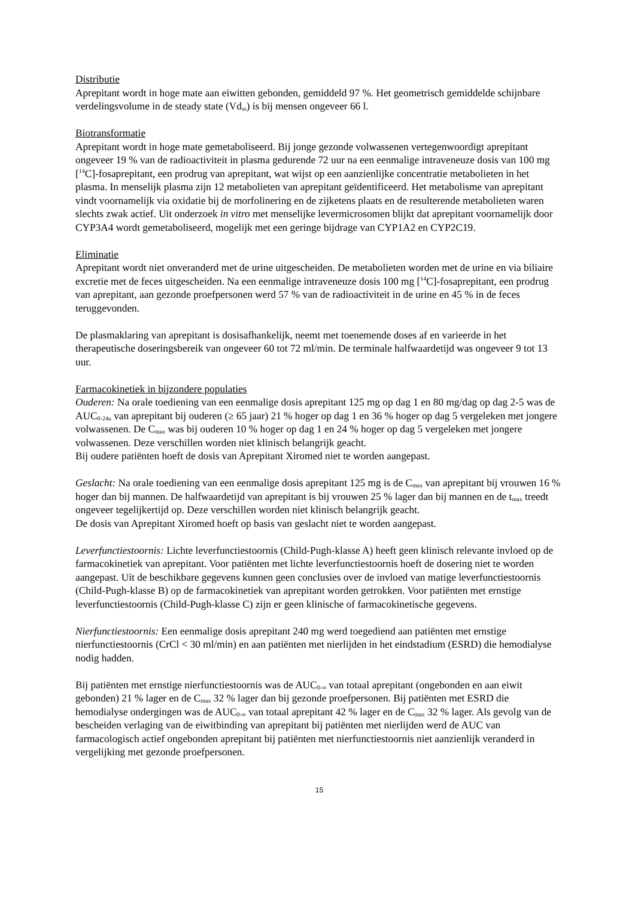Distributie
Aprepitant wordt in hoge mate aan eiwitten gebonden, gemiddeld 97 %. Het geometrisch gemiddelde schijnbare verdelingsvolume in de steady state (Vd<sub>ss</sub>) is bij mensen ongeveer 66 l.
Biotransformatie
Aprepitant wordt in hoge mate gemetaboliseerd. Bij jonge gezonde volwassenen vertegenwoordigt aprepitant ongeveer 19 % van de radioactiviteit in plasma gedurende 72 uur na een eenmalige intraveneuze dosis van 100 mg [<sup>14</sup>C]-fosaprepitant, een prodrug van aprepitant, wat wijst op een aanzienlijke concentratie metabolieten in het plasma. In menselijk plasma zijn 12 metabolieten van aprepitant geïdentificeerd. Het metabolisme van aprepitant vindt voornamelijk via oxidatie bij de morfolinering en de zijketens plaats en de resulterende metabolieten waren slechts zwak actief. Uit onderzoek in vitro met menselijke levermicrosomen blijkt dat aprepitant voornamelijk door CYP3A4 wordt gemetaboliseerd, mogelijk met een geringe bijdrage van CYP1A2 en CYP2C19.
Eliminatie
Aprepitant wordt niet onveranderd met de urine uitgescheiden. De metabolieten worden met de urine en via biliaire excretie met de feces uitgescheiden. Na een eenmalige intraveneuze dosis 100 mg [<sup>14</sup>C]-fosaprepitant, een prodrug van aprepitant, aan gezonde proefpersonen werd 57 % van de radioactiviteit in de urine en 45 % in de feces teruggevonden.
De plasmaklaring van aprepitant is dosisafhankelijk, neemt met toenemende doses af en varieerde in het therapeutische doseringsbereik van ongeveer 60 tot 72 ml/min. De terminale halfwaardetijd was ongeveer 9 tot 13 uur.
Farmacokinetiek in bijzondere populaties
Ouderen: Na orale toediening van een eenmalige dosis aprepitant 125 mg op dag 1 en 80 mg/dag op dag 2-5 was de AUC<sub>0-24u</sub> van aprepitant bij ouderen (≥ 65 jaar) 21 % hoger op dag 1 en 36 % hoger op dag 5 vergeleken met jongere volwassenen. De C<sub>max</sub> was bij ouderen 10 % hoger op dag 1 en 24 % hoger op dag 5 vergeleken met jongere volwassenen. Deze verschillen worden niet klinisch belangrijk geacht.
Bij oudere patiënten hoeft de dosis van Aprepitant Xiromed niet te worden aangepast.
Geslacht: Na orale toediening van een eenmalige dosis aprepitant 125 mg is de C<sub>max</sub> van aprepitant bij vrouwen 16 % hoger dan bij mannen. De halfwaardetijd van aprepitant is bij vrouwen 25 % lager dan bij mannen en de t<sub>max</sub> treedt ongeveer tegelijkertijd op. Deze verschillen worden niet klinisch belangrijk geacht.
De dosis van Aprepitant Xiromed hoeft op basis van geslacht niet te worden aangepast.
Leverfunctiestoornis: Lichte leverfunctiestoornis (Child-Pugh-klasse A) heeft geen klinisch relevante invloed op de farmacokinetiek van aprepitant. Voor patiënten met lichte leverfunctiestoornis hoeft de dosering niet te worden aangepast. Uit de beschikbare gegevens kunnen geen conclusies over de invloed van matige leverfunctiestoornis (Child-Pugh-klasse B) op de farmacokinetiek van aprepitant worden getrokken. Voor patiënten met ernstige leverfunctiestoornis (Child-Pugh-klasse C) zijn er geen klinische of farmacokinetische gegevens.
Nierfunctiestoornis: Een eenmalige dosis aprepitant 240 mg werd toegediend aan patiënten met ernstige nierfunctiestoornis (CrCl < 30 ml/min) en aan patiënten met nierlijden in het eindstadium (ESRD) die hemodialyse nodig hadden.
Bij patiënten met ernstige nierfunctiestoornis was de AUC<sub>0-∞</sub> van totaal aprepitant (ongebonden en aan eiwit gebonden) 21 % lager en de C<sub>max</sub> 32 % lager dan bij gezonde proefpersonen. Bij patiënten met ESRD die hemodialyse ondergingen was de AUC<sub>0-∞</sub> van totaal aprepitant 42 % lager en de C<sub>max</sub> 32 % lager. Als gevolg van de bescheiden verlaging van de eiwitbinding van aprepitant bij patiënten met nierlijden werd de AUC van farmacologisch actief ongebonden aprepitant bij patiënten met nierfunctiestoornis niet aanzienlijk veranderd in vergelijking met gezonde proefpersonen.
15